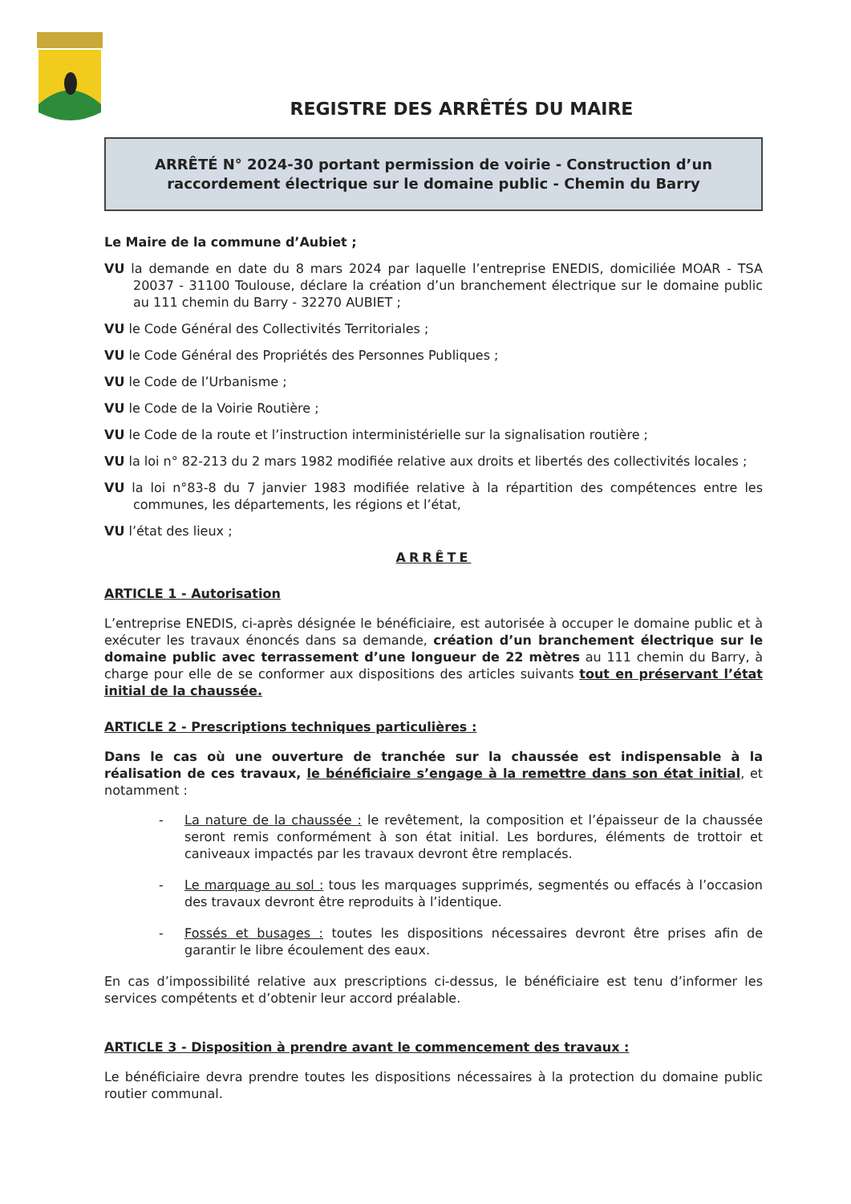REGISTRE DES ARRÊTÉS DU MAIRE
ARRÊTÉ N° 2024-30 portant permission de voirie - Construction d’un raccordement électrique sur le domaine public - Chemin du Barry
Le Maire de la commune d’Aubiet ;
VU la demande en date du 8 mars 2024 par laquelle l’entreprise ENEDIS, domiciliée MOAR - TSA 20037 - 31100 Toulouse, déclare la création d’un branchement électrique sur le domaine public au 111 chemin du Barry - 32270 AUBIET ;
VU le Code Général des Collectivités Territoriales ;
VU le Code Général des Propriétés des Personnes Publiques ;
VU le Code de l’Urbanisme ;
VU le Code de la Voirie Routière ;
VU le Code de la route et l’instruction interministérielle sur la signalisation routière ;
VU la loi n° 82-213 du 2 mars 1982 modifiée relative aux droits et libertés des collectivités locales ;
VU la loi n°83-8 du 7 janvier 1983 modifiée relative à la répartition des compétences entre les communes, les départements, les régions et l’état,
VU l’état des lieux ;
ARRÊTE
ARTICLE 1 - Autorisation
L’entreprise ENEDIS, ci-après désignée le bénéficiaire, est autorisée à occuper le domaine public et à exécuter les travaux énoncés dans sa demande, création d’un branchement électrique sur le domaine public avec terrassement d’une longueur de 22 mètres au 111 chemin du Barry, à charge pour elle de se conformer aux dispositions des articles suivants tout en préservant l’état initial de la chaussée.
ARTICLE 2 - Prescriptions techniques particulières :
Dans le cas où une ouverture de tranchée sur la chaussée est indispensable à la réalisation de ces travaux, le bénéficiaire s’engage à la remettre dans son état initial, et notamment :
- La nature de la chaussée : le revêtement, la composition et l’épaisseur de la chaussée seront remis conformément à son état initial. Les bordures, éléments de trottoir et caniveaux impactés par les travaux devront être remplacés.
- Le marquage au sol : tous les marquages supprimés, segmentés ou effacés à l’occasion des travaux devront être reproduits à l’identique.
- Fossés et busages : toutes les dispositions nécessaires devront être prises afin de garantir le libre écoulement des eaux.
En cas d’impossibilité relative aux prescriptions ci-dessus, le bénéficiaire est tenu d’informer les services compétents et d’obtenir leur accord préalable.
ARTICLE 3 - Disposition à prendre avant le commencement des travaux :
Le bénéficiaire devra prendre toutes les dispositions nécessaires à la protection du domaine public routier communal.